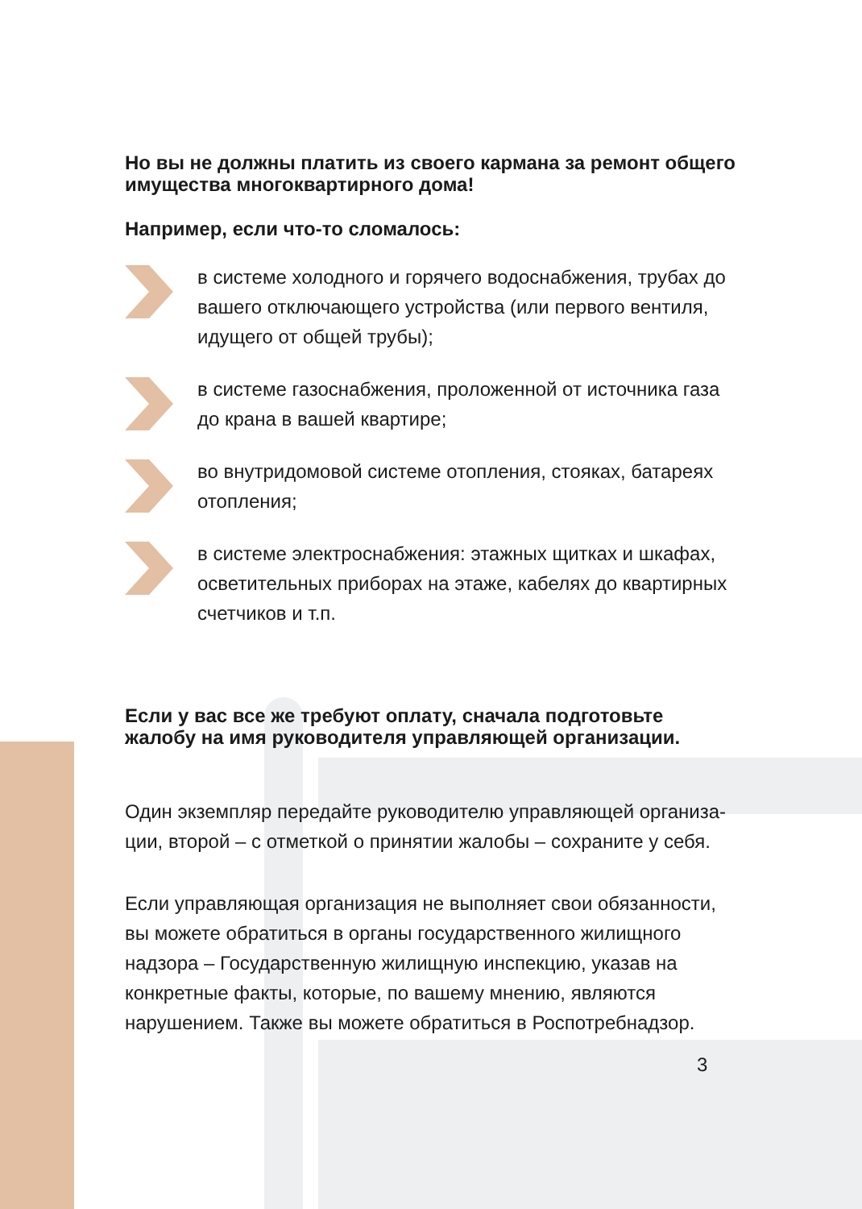Но вы не должны платить из своего кармана за ремонт общего имущества многоквартирного дома!
Например, если что-то сломалось:
в системе холодного и горячего водоснабжения, трубах до вашего отключающего устройства (или первого вентиля, идущего от общей трубы);
в системе газоснабжения, проложенной от источника газа до крана в вашей квартире;
во внутридомовой системе отопления, стояках, батареях отопления;
в системе электроснабжения: этажных щитках и шкафах, осветительных приборах на этаже, кабелях до квартирных счетчиков и т.п.
Если у вас все же требуют оплату, сначала подготовьте жалобу на имя руководителя управляющей организации.
Один экземпляр передайте руководителю управляющей организа­ции, второй – с отметкой о принятии жалобы – сохраните у себя.
Если управляющая организация не выполняет свои обязанности, вы можете обратиться в органы государственного жилищного надзора – Государственную жилищную инспекцию, указав на конкретные факты, которые, по вашему мнению, являются нарушением. Также вы можете обратиться в Роспотребнадзор.
3